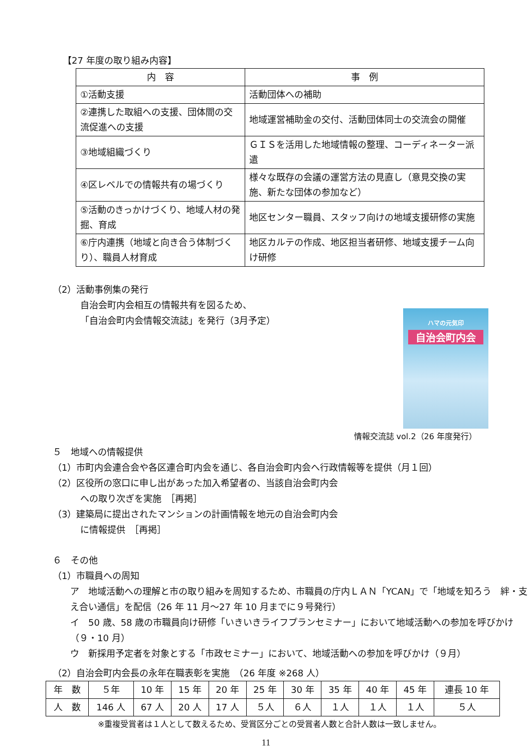【27 年度の取り組み内容】
| 内 容 | 事 例 |
| --- | --- |
| ①活動支援 | 活動団体への補助 |
| ②連携した取組への支援、団体間の交流促進への支援 | 地域運営補助金の交付、活動団体同士の交流会の開催 |
| ③地域組織づくり | ＧＩＳを活用した地域情報の整理、コーディネーター派遣 |
| ④区レベルでの情報共有の場づくり | 様々な既存の会議の運営方法の見直し（意見交換の実施、新たな団体の参加など） |
| ⑤活動のきっかけづくり、地域人材の発掘、育成 | 地区センター職員、スタッフ向けの地域支援研修の実施 |
| ⑥庁内連携（地域と向き合う体制づくり）、職員人材育成 | 地区カルテの作成、地区担当者研修、地域支援チーム向け研修 |
（2）活動事例集の発行
自治会町内会相互の情報共有を図るため、
「自治会町内会情報交流誌」を発行（3月予定）
ハマの元気印
自治会町内会
情報交流誌 vol.2（26 年度発行）
５　地域への情報提供
（1）市町内会連合会や各区連合町内会を通じ、各自治会町内会へ行政情報等を提供（月１回）
（2）区役所の窓口に申し出があった加入希望者の、当該自治会町内会
への取り次ぎを実施　［再掲］
（3）建築局に提出されたマンションの計画情報を地元の自治会町内会
に情報提供　［再掲］
６　その他
（1）市職員への周知
ア　地域活動への理解と市の取り組みを周知するため、市職員の庁内ＬＡＮ「YCAN」で「地域を知ろう　絆・支え合い通信」を配信（26 年 11 月～27 年 10 月までに９号発行）
イ　50 歳、58 歳の市職員向け研修「いきいきライフプランセミナー」において地域活動への参加を呼びかけ（９・10 月）
ウ　新採用予定者を対象とする「市政セミナー」において、地域活動への参加を呼びかけ（９月）
（2）自治会町内会長の永年在職表彰を実施　（26 年度 ※268 人）
| 年 数 | ５年 | 10 年 | 15 年 | 20 年 | 25 年 | 30 年 | 35 年 | 40 年 | 45 年 | 連長 10 年 |
| --- | --- | --- | --- | --- | --- | --- | --- | --- | --- | --- |
| 人 数 | 146 人 | 67 人 | 20 人 | 17 人 | ５人 | ６人 | １人 | １人 | １人 | ５人 |
※重複受賞者は１人として数えるため、受賞区分ごとの受賞者人数と合計人数は一致しません。
11